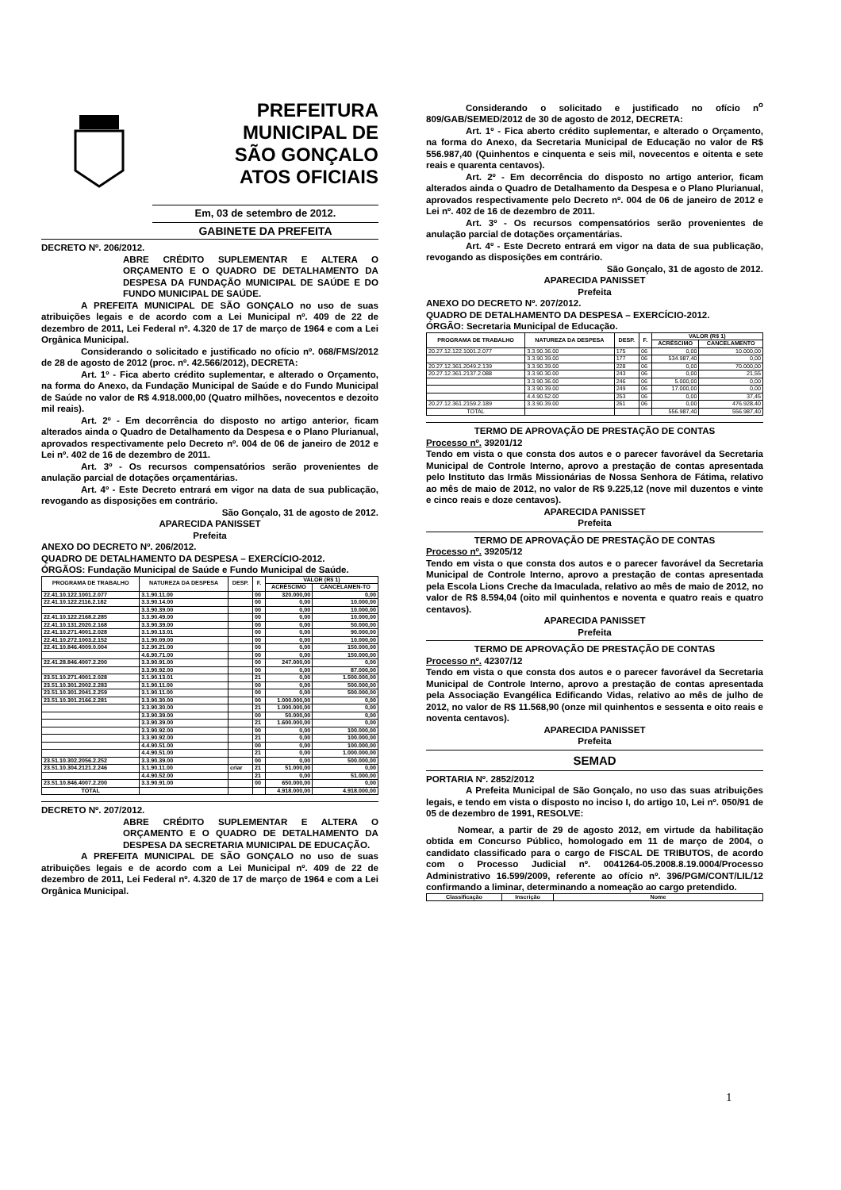PREFEITURA
MUNICIPAL DE
SÃO GONÇALO
ATOS OFICIAIS
Em, 03 de setembro de 2012.
GABINETE DA PREFEITA
DECRETO Nº. 206/2012.
ABRE CRÉDITO SUPLEMENTAR E ALTERA O ORÇAMENTO E O QUADRO DE DETALHAMENTO DA DESPESA DA FUNDAÇÃO MUNICIPAL DE SAÚDE E DO FUNDO MUNICIPAL DE SAÚDE.
A PREFEITA MUNICIPAL DE SÃO GONÇALO no uso de suas atribuições legais e de acordo com a Lei Municipal nº. 409 de 22 de dezembro de 2011, Lei Federal nº. 4.320 de 17 de março de 1964 e com a Lei Orgânica Municipal.
Considerando o solicitado e justificado no ofício nº. 068/FMS/2012 de 28 de agosto de 2012 (proc. nº. 42.566/2012), DECRETA:
Art. 1º - Fica aberto crédito suplementar, e alterado o Orçamento, na forma do Anexo, da Fundação Municipal de Saúde e do Fundo Municipal de Saúde no valor de R$ 4.918.000,00 (Quatro milhões, novecentos e dezoito mil reais).
Art. 2º - Em decorrência do disposto no artigo anterior, ficam alterados ainda o Quadro de Detalhamento da Despesa e o Plano Plurianual, aprovados respectivamente pelo Decreto nº. 004 de 06 de janeiro de 2012 e Lei nº. 402 de 16 de dezembro de 2011.
Art. 3º - Os recursos compensatórios serão provenientes de anulação parcial de dotações orçamentárias.
Art. 4º - Este Decreto entrará em vigor na data de sua publicação, revogando as disposições em contrário.
São Gonçalo, 31 de agosto de 2012.
APARECIDA PANISSET
Prefeita
ANEXO DO DECRETO Nº. 206/2012.
QUADRO DE DETALHAMENTO DA DESPESA – EXERCÍCIO-2012.
ÓRGÃOS: Fundação Municipal de Saúde e Fundo Municipal de Saúde.
| PROGRAMA DE TRABALHO | NATUREZA DA DESPESA | DESP. | F. | VALOR (R$ 1) | |
| --- | --- | --- | --- | --- | --- |
| | | | | ACRÉSCIMO | CANCELAMEN-TO |
| 22.41.10.122.1001.2.077 | 3.1.90.11.00 | | 00 | 320.000,00 | 0,00 |
| 22.41.10.122.2116.2.182 | 3.3.90.14.00 | | 00 | 0,00 | 10.000,00 |
| | 3.3.90.39.00 | | 00 | 0,00 | 10.000,00 |
| 22.41.10.122.2168.2.285 | 3.3.90.49.00 | | 00 | 0,00 | 10.000,00 |
| 22.41.10.131.2020.2.168 | 3.3.90.39.00 | | 00 | 0,00 | 50.000,00 |
| 22.41.10.271.4001.2.028 | 3.1.90.13.01 | | 00 | 0,00 | 90.000,00 |
| 22.41.10.272.1003.2.152 | 3.1.90.09.00 | | 00 | 0,00 | 10.000,00 |
| 22.41.10.846.4009.0.004 | 3.2.90.21.00 | | 00 | 0,00 | 150.000,00 |
| | 4.6.90.71.00 | | 00 | 0,00 | 150.000,00 |
| 22.41.28.846.4007.2.200 | 3.3.90.91.00 | | 00 | 247.000,00 | 0,00 |
| | 3.3.90.92.00 | | 00 | 0,00 | 87.000,00 |
| 23.51.10.271.4001.2.028 | 3.1.90.13.01 | | 21 | 0,00 | 1.500.000,00 |
| 23.51.10.301.2002.2.283 | 3.1.90.11.00 | | 00 | 0,00 | 500.000,00 |
| 23.51.10.301.2041.2.259 | 3.1.90.11.00 | | 00 | 0,00 | 500.000,00 |
| 23.51.10.301.2166.2.281 | 3.3.90.30.00 | | 00 | 1.000.000,00 | 0,00 |
| | 3.3.90.30.00 | | 21 | 1.000.000,00 | 0,00 |
| | 3.3.90.39.00 | | 00 | 50.000,00 | 0,00 |
| | 3.3.90.39.00 | | 21 | 1.600.000,00 | 0,00 |
| | 3.3.90.92.00 | | 00 | 0,00 | 100.000,00 |
| | 3.3.90.92.00 | | 21 | 0,00 | 100.000,00 |
| | 4.4.90.51.00 | | 00 | 0,00 | 100.000,00 |
| | 4.4.90.51.00 | | 21 | 0,00 | 1.000.000,00 |
| 23.51.10.302.2056.2.252 | 3.3.90.39.00 | | 00 | 0,00 | 500.000,00 |
| 23.51.10.304.2121.2.246 | 3.1.90.11.00 | criar | 21 | 51.000,00 | 0,00 |
| | 4.4.90.52.00 | | 21 | 0,00 | 51.000,00 |
| 23.51.10.846.4007.2.200 | 3.3.90.91.00 | | 00 | 650.000,00 | 0,00 |
| TOTAL | | | | 4.918.000,00 | 4.918.000,00 |
DECRETO Nº. 207/2012.
ABRE CRÉDITO SUPLEMENTAR E ALTERA O ORÇAMENTO E O QUADRO DE DETALHAMENTO DA DESPESA DA SECRETARIA MUNICIPAL DE EDUCAÇÃO.
A PREFEITA MUNICIPAL DE SÃO GONÇALO no uso de suas atribuições legais e de acordo com a Lei Municipal nº. 409 de 22 de dezembro de 2011, Lei Federal nº. 4.320 de 17 de março de 1964 e com a Lei Orgânica Municipal.
Considerando o solicitado e justificado no ofício n<sup>o</sup> 809/GAB/SEMED/2012 de 30 de agosto de 2012, DECRETA:
Art. 1º - Fica aberto crédito suplementar, e alterado o Orçamento, na forma do Anexo, da Secretaria Municipal de Educação no valor de R$ 556.987,40 (Quinhentos e cinquenta e seis mil, novecentos e oitenta e sete reais e quarenta centavos).
Art. 2º - Em decorrência do disposto no artigo anterior, ficam alterados ainda o Quadro de Detalhamento da Despesa e o Plano Plurianual, aprovados respectivamente pelo Decreto nº. 004 de 06 de janeiro de 2012 e Lei nº. 402 de 16 de dezembro de 2011.
Art. 3º - Os recursos compensatórios serão provenientes de anulação parcial de dotações orçamentárias.
Art. 4º - Este Decreto entrará em vigor na data de sua publicação, revogando as disposições em contrário.
São Gonçalo, 31 de agosto de 2012.
APARECIDA PANISSET
Prefeita
ANEXO DO DECRETO Nº. 207/2012.
QUADRO DE DETALHAMENTO DA DESPESA – EXERCÍCIO-2012.
ÓRGÃO: Secretaria Municipal de Educação.
| PROGRAMA DE TRABALHO | NATUREZA DA DESPESA | DESP. | F. | VALOR (R$ 1) | |
| --- | --- | --- | --- | --- | --- |
| | | | | ACRÉSCIMO | CANCELAMENTO |
| 20.27.12.122.1001.2.077 | 3.3.90.36.00 | 175 | 06 | 0,00 | 10.000,00 |
| | 3.3.90.39.00 | 177 | 06 | 534.987,40 | 0,00 |
| 20.27.12.361.2049.2.139 | 3.3.90.39.00 | 228 | 06 | 0,00 | 70.000,00 |
| 20.27.12.361.2137.2.088 | 3.3.90.30.00 | 243 | 06 | 0,00 | 21,55 |
| | 3.3.90.36.00 | 246 | 06 | 5.000,00 | 0,00 |
| | 3.3.90.39.00 | 249 | 06 | 17.000,00 | 0,00 |
| | 4.4.90.52.00 | 253 | 06 | 0,00 | 37,45 |
| 20.27.12.361.2159.2.189 | 3.3.90.39.00 | 261 | 06 | 0,00 | 476.928,40 |
| TOTAL | | | | 556.987,40 | 556.987,40 |
TERMO DE APROVAÇÃO DE PRESTAÇÃO DE CONTAS
Processo nº. 39201/12
Tendo em vista o que consta dos autos e o parecer favorável da Secretaria Municipal de Controle Interno, aprovo a prestação de contas apresentada pelo Instituto das Irmãs Missionárias de Nossa Senhora de Fátima, relativo ao mês de maio de 2012, no valor de R$ 9.225,12 (nove mil duzentos e vinte e cinco reais e doze centavos).
APARECIDA PANISSET
Prefeita
TERMO DE APROVAÇÃO DE PRESTAÇÃO DE CONTAS
Processo nº. 39205/12
Tendo em vista o que consta dos autos e o parecer favorável da Secretaria Municipal de Controle Interno, aprovo a prestação de contas apresentada pela Escola Lions Creche da Imaculada, relativo ao mês de maio de 2012, no valor de R$ 8.594,04 (oito mil quinhentos e noventa e quatro reais e quatro centavos).
APARECIDA PANISSET
Prefeita
TERMO DE APROVAÇÃO DE PRESTAÇÃO DE CONTAS
Processo nº. 42307/12
Tendo em vista o que consta dos autos e o parecer favorável da Secretaria Municipal de Controle Interno, aprovo a prestação de contas apresentada pela Associação Evangélica Edificando Vidas, relativo ao mês de julho de 2012, no valor de R$ 11.568,90 (onze mil quinhentos e sessenta e oito reais e noventa centavos).
APARECIDA PANISSET
Prefeita
SEMAD
PORTARIA Nº. 2852/2012
A Prefeita Municipal de São Gonçalo, no uso das suas atribuições legais, e tendo em vista o disposto no inciso I, do artigo 10, Lei nº. 050/91 de 05 de dezembro de 1991, RESOLVE:
Nomear, a partir de 29 de agosto 2012, em virtude da habilitação obtida em Concurso Público, homologado em 11 de março de 2004, o candidato classificado para o cargo de FISCAL DE TRIBUTOS, de acordo com o Processo Judicial nº. 0041264-05.2008.8.19.0004/Processo Administrativo 16.599/2009, referente ao ofício nº. 396/PGM/CONT/LIL/12 confirmando a liminar, determinando a nomeação ao cargo pretendido.
| Classificação | Inscrição | Nome |
| --- | --- | --- |
1